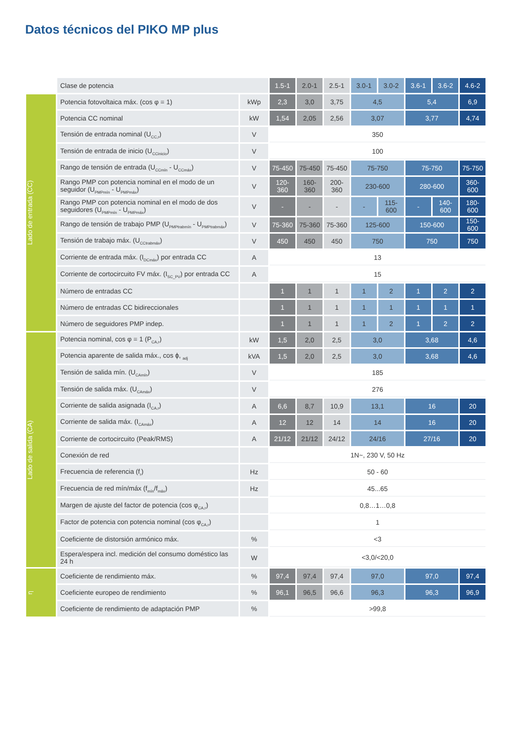Datos técnicos del PIKO MP plus
| | Clase de potencia | | 1.5-1 | 2.0-1 | 2.5-1 | 3.0-1 | 3.0-2 | 3.6-1 | 3.6-2 | 4.6-2 |
| Lado de entrada (CC) | Potencia fotovoltaica máx. (cos φ = 1) | kWp | 2,3 | 3,0 | 3,75 | 4,5 | | 5,4 | | 6,9 |
| | Potencia CC nominal | kW | 1,54 | 2,05 | 2,56 | 3,07 | | 3,77 | | 4,74 |
| | Tensión de entrada nominal (U<sub>CC,r</sub>) | V | 350 | | | | | | | |
| | Tensión de entrada de inicio (U<sub>CCinicio</sub>) | V | 100 | | | | | | | |
| | Rango de tensión de entrada (U<sub>CCmín</sub> - U<sub>CCmáx</sub>) | V | 75-450 | 75-450 | 75-450 | 75-750 | | 75-750 | | 75-750 |
| | Rango PMP con potencia nominal en el modo de un seguidor (U<sub>PMPmín</sub> - U<sub>PMPmáx</sub>) | V | 120-360 | 160-360 | 200-360 | 230-600 | | 280-600 | | 360-600 |
| | Rango PMP con potencia nominal en el modo de dos seguidores (U<sub>PMPmín</sub> - U<sub>PMPmáx</sub>) | V | - | - | - | - | 115-600 | - | 140-600 | 180-600 |
| | Rango de tensión de trabajo PMP (U<sub>PMPtrabmín</sub> - U<sub>PMPtrabmáx</sub>) | V | 75-360 | 75-360 | 75-360 | 125-600 | | 150-600 | | 150-600 |
| | Tensión de trabajo máx. (U<sub>CCtrabmáx</sub>) | V | 450 | 450 | 450 | 750 | | 750 | | 750 |
| | Corriente de entrada máx. (I<sub>DCmáx</sub>) por entrada CC | A | 13 | | | | | | | |
| | Corriente de cortocircuito FV máx. (I<sub>SC_PV</sub>) por entrada CC | A | 15 | | | | | | | |
| | Número de entradas CC | | 1 | 1 | 1 | 1 | 2 | 1 | 2 | 2 |
| | Número de entradas CC bidireccionales | | 1 | 1 | 1 | 1 | 1 | 1 | 1 | 1 |
| | Número de seguidores PMP indep. | | 1 | 1 | 1 | 1 | 2 | 1 | 2 | 2 |
| Lado de salida (CA) | Potencia nominal, cos φ = 1 (P<sub>CA,r</sub>) | kW | 1,5 | 2,0 | 2,5 | 3,0 | | 3,68 | | 4,6 |
| | Potencia aparente de salida máx., cos ϕ, <sub>adj</sub> | kVA | 1,5 | 2,0 | 2,5 | 3,0 | | 3,68 | | 4,6 |
| | Tensión de salida mín. (U<sub>CAmín</sub>) | V | 185 | | | | | | | |
| | Tensión de salida máx. (U<sub>CAmáx</sub>) | V | 276 | | | | | | | |
| | Corriente de salida asignada (I<sub>CA,r</sub>) | A | 6,6 | 8,7 | 10,9 | 13,1 | | 16 | | 20 |
| | Corriente de salida máx. (I<sub>CAmáx</sub>) | A | 12 | 12 | 14 | 14 | | 16 | | 20 |
| | Corriente de cortocircuito (Peak/RMS) | A | 21/12 | 21/12 | 24/12 | 24/16 | | 27/16 | | 20 |
| | Conexión de red | | 1N~, 230 V, 50 Hz | | | | | | | |
| | Frecuencia de referencia (f<sub>r</sub>) | Hz | 50 - 60 | | | | | | | |
| | Frecuencia de red mín/máx (f<sub>mín</sub>/f<sub>máx</sub>) | Hz | 45...65 | | | | | | | |
| | Margen de ajuste del factor de potencia (cos φ<sub>CA,r</sub>) | | 0,8…1…0,8 | | | | | | | |
| | Factor de potencia con potencia nominal (cos φ<sub>CA,r</sub>) | | 1 | | | | | | | |
| | Coeficiente de distorsión armónico máx. | % | <3 | | | | | | | |
| | Espera/espera incl. medición del consumo doméstico las 24 h | W | <3,0/<20,0 | | | | | | | |
| η | Coeficiente de rendimiento máx. | % | 97,4 | 97,4 | 97,4 | 97,0 | | 97,0 | | 97,4 |
| | Coeficiente europeo de rendimiento | % | 96,1 | 96,5 | 96,6 | 96,3 | | 96,3 | | 96,9 |
| | Coeficiente de rendimiento de adaptación PMP | % | >99,8 | | | | | | | |